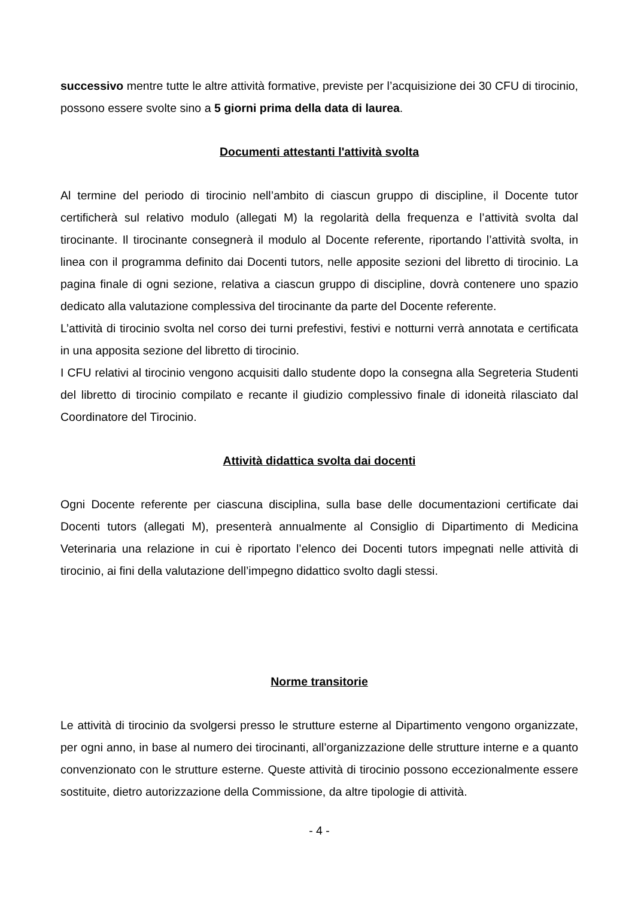successivo mentre tutte le altre attività formative, previste per l’acquisizione dei 30 CFU di tirocinio, possono essere svolte sino a 5 giorni prima della data di laurea.
Documenti attestanti l'attività svolta
Al termine del periodo di tirocinio nell’ambito di ciascun gruppo di discipline, il Docente tutor certificherà sul relativo modulo (allegati M) la regolarità della frequenza e l’attività svolta dal tirocinante. Il tirocinante consegnerà il modulo al Docente referente, riportando l’attività svolta, in linea con il programma definito dai Docenti tutors, nelle apposite sezioni del libretto di tirocinio. La pagina finale di ogni sezione, relativa a ciascun gruppo di discipline, dovrà contenere uno spazio dedicato alla valutazione complessiva del tirocinante da parte del Docente referente.
L’attività di tirocinio svolta nel corso dei turni prefestivi, festivi e notturni verrà annotata e certificata in una apposita sezione del libretto di tirocinio.
I CFU relativi al tirocinio vengono acquisiti dallo studente dopo la consegna alla Segreteria Studenti del libretto di tirocinio compilato e recante il giudizio complessivo finale di idoneità rilasciato dal Coordinatore del Tirocinio.
Attività didattica svolta dai docenti
Ogni Docente referente per ciascuna disciplina, sulla base delle documentazioni certificate dai Docenti tutors (allegati M), presenterà annualmente al Consiglio di Dipartimento di Medicina Veterinaria una relazione in cui è riportato l’elenco dei Docenti tutors impegnati nelle attività di tirocinio, ai fini della valutazione dell’impegno didattico svolto dagli stessi.
Norme transitorie
Le attività di tirocinio da svolgersi presso le strutture esterne al Dipartimento vengono organizzate, per ogni anno, in base al numero dei tirocinanti, all’organizzazione delle strutture interne e a quanto convenzionato con le strutture esterne. Queste attività di tirocinio possono eccezionalmente essere sostituite, dietro autorizzazione della Commissione, da altre tipologie di attività.
- 4 -